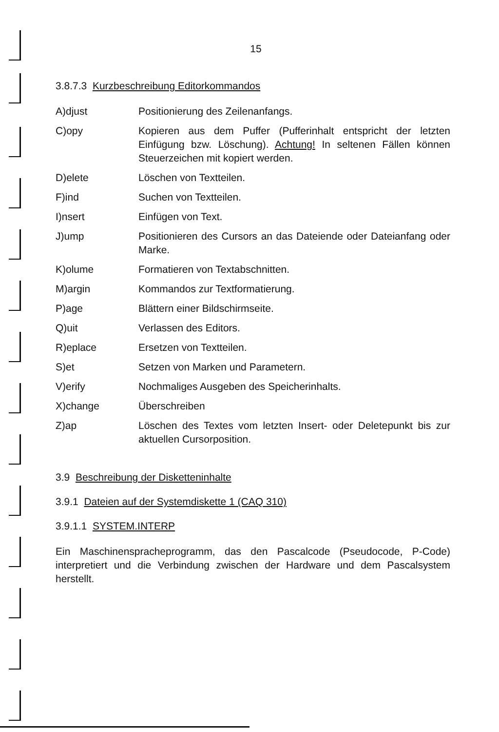15
3.8.7.3 Kurzbeschreibung Editorkommandos
| A)djust | Positionierung des Zeilenanfangs. |
| C)opy | Kopieren aus dem Puffer (Pufferinhalt entspricht der letzten Einfügung bzw. Löschung). Achtung! In seltenen Fällen können Steuerzeichen mit kopiert werden. |
| D)elete | Löschen von Textteilen. |
| F)ind | Suchen von Textteilen. |
| I)nsert | Einfügen von Text. |
| J)ump | Positionieren des Cursors an das Dateiende oder Dateianfang oder Marke. |
| K)olume | Formatieren von Textabschnitten. |
| M)argin | Kommandos zur Textformatierung. |
| P)age | Blättern einer Bildschirmseite. |
| Q)uit | Verlassen des Editors. |
| R)eplace | Ersetzen von Textteilen. |
| S)et | Setzen von Marken und Parametern. |
| V)erify | Nochmaliges Ausgeben des Speicherinhalts. |
| X)change | Überschreiben |
| Z)ap | Löschen des Textes vom letzten Insert- oder Deletepunkt bis zur aktuellen Cursorposition. |
3.9 Beschreibung der Disketteninhalte
3.9.1 Dateien auf der Systemdiskette 1 (CAQ 310)
3.9.1.1 SYSTEM.INTERP
Ein Maschinenspracheprogramm, das den Pascalcode (Pseudocode, P-Code) interpretiert und die Verbindung zwischen der Hardware und dem Pascalsystem herstellt.